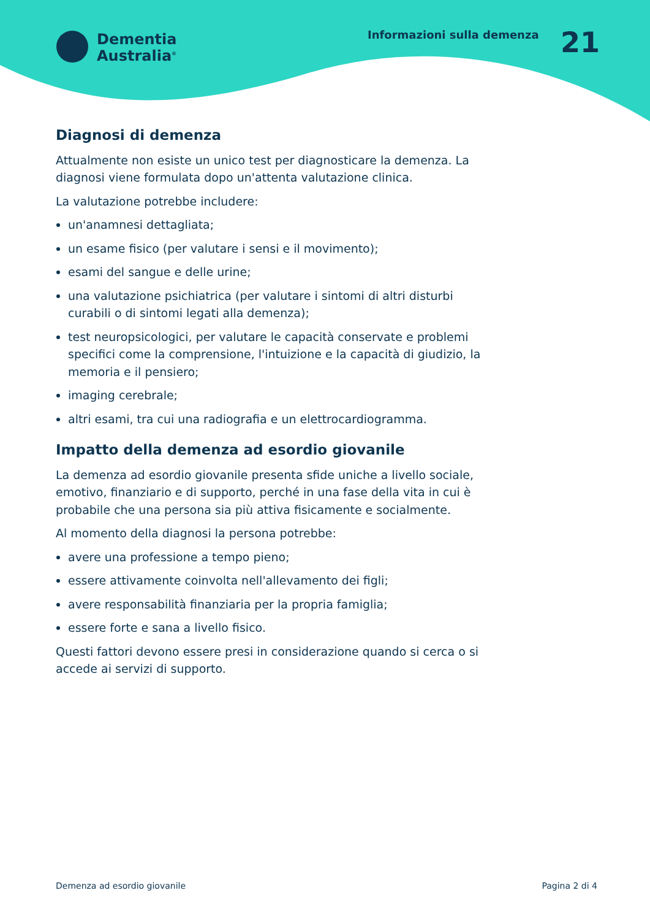Dementia
Australia<sup>®</sup>
Informazioni sulla demenza 21
Diagnosi di demenza
Attualmente non esiste un unico test per diagnosticare la demenza. La diagnosi viene formulata dopo un'attenta valutazione clinica.
La valutazione potrebbe includere:
un'anamnesi dettagliata;
un esame fisico (per valutare i sensi e il movimento);
esami del sangue e delle urine;
una valutazione psichiatrica (per valutare i sintomi di altri disturbi curabili o di sintomi legati alla demenza);
test neuropsicologici, per valutare le capacità conservate e problemi specifici come la comprensione, l'intuizione e la capacità di giudizio, la memoria e il pensiero;
imaging cerebrale;
altri esami, tra cui una radiografia e un elettrocardiogramma.
Impatto della demenza ad esordio giovanile
La demenza ad esordio giovanile presenta sfide uniche a livello sociale, emotivo, finanziario e di supporto, perché in una fase della vita in cui è probabile che una persona sia più attiva fisicamente e socialmente.
Al momento della diagnosi la persona potrebbe:
avere una professione a tempo pieno;
essere attivamente coinvolta nell'allevamento dei figli;
avere responsabilità finanziaria per la propria famiglia;
essere forte e sana a livello fisico.
Questi fattori devono essere presi in considerazione quando si cerca o si accede ai servizi di supporto.
Demenza ad esordio giovanile Pagina 2 di 4